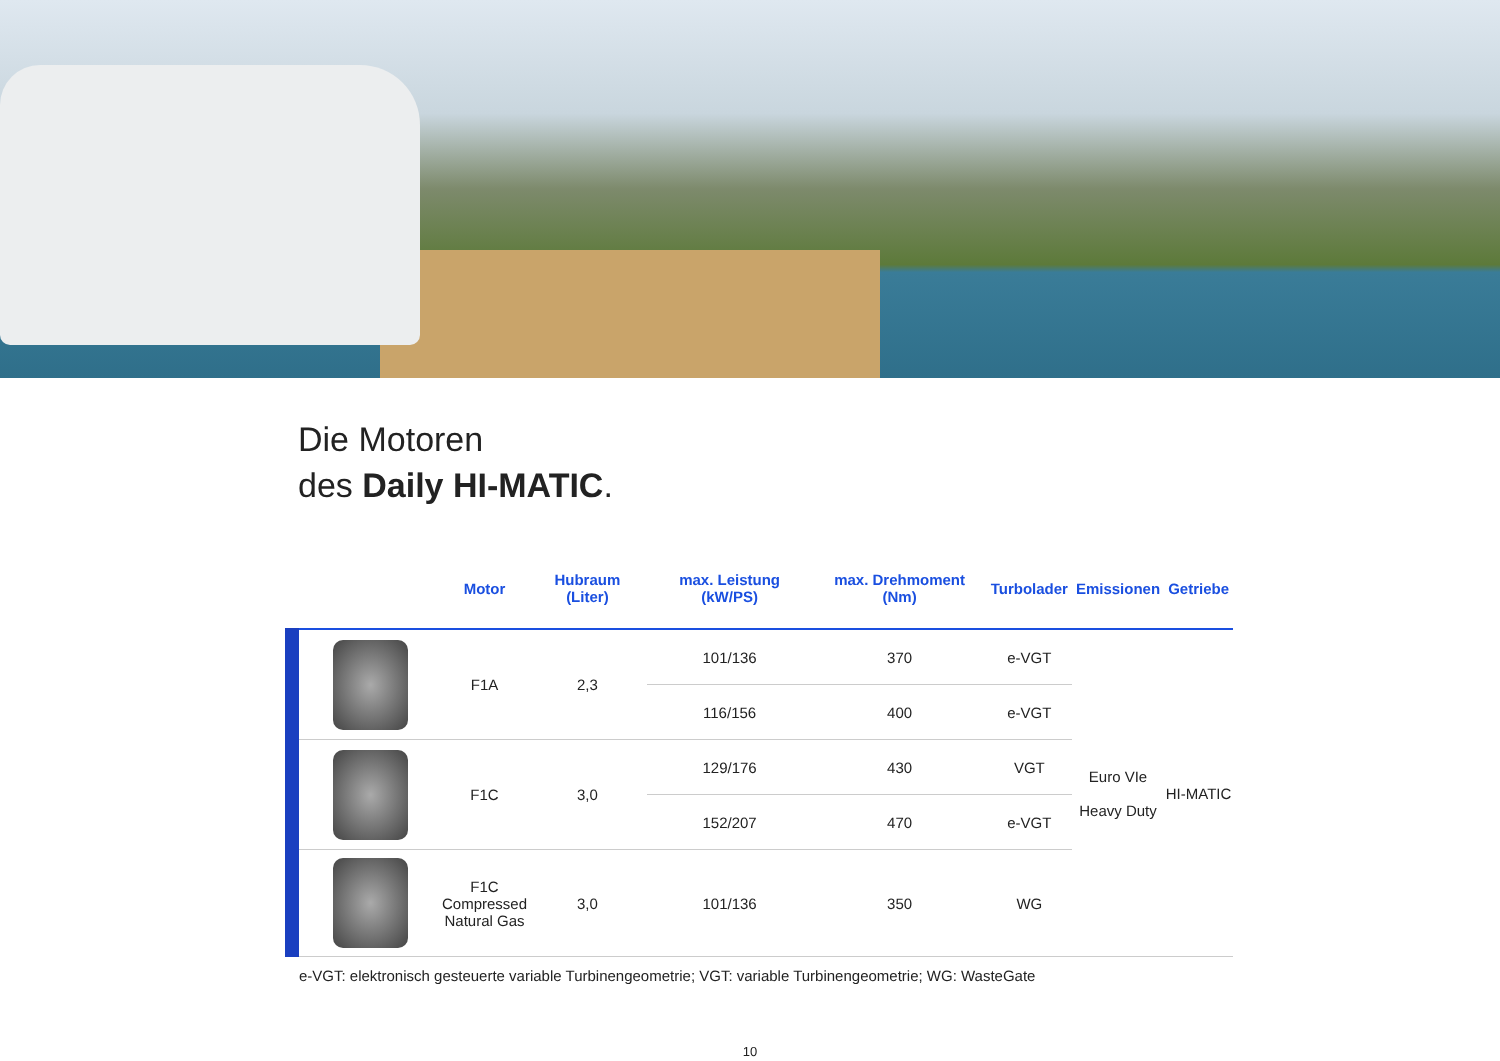Die Motoren
des Daily HI-MATIC.
| | Motor | Hubraum (Liter) | max. Leistung (kW/PS) | max. Drehmoment (Nm) | Turbolader | Emissionen | Getriebe |
| --- | --- | --- | --- | --- | --- | --- | --- |
| | F1A | 2,3 | 101/136 | 370 | e-VGT | Euro VIe Heavy Duty | HI-MATIC |
| | | | 116/156 | 400 | e-VGT | | |
| | F1C | 3,0 | 129/176 | 430 | VGT | | |
| | | | 152/207 | 470 | e-VGT | | |
| | F1C Compressed Natural Gas | 3,0 | 101/136 | 350 | WG | | |
e-VGT: elektronisch gesteuerte variable Turbinengeometrie; VGT: variable Turbinengeometrie; WG: WasteGate
10